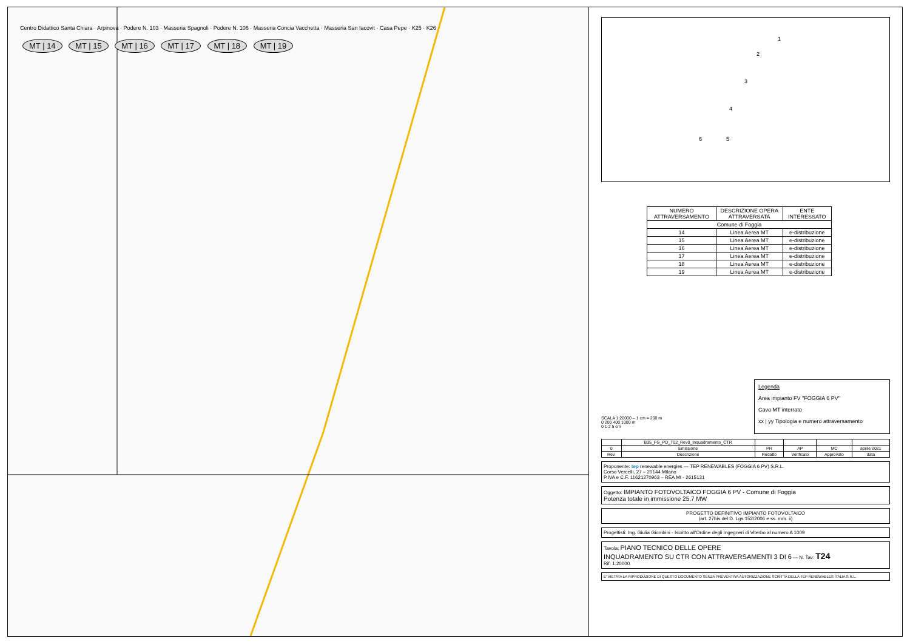Centro Didattico Santa Chiara · Arpinova · Podere N. 103 · Masseria Spagnoli · Podere N. 106 · Masseria Concia Vacchetta · Masseria San Iacovit · Casa Pepe · K25 · K26
MT | 14 MT | 15 MT | 16 MT | 17 MT | 18 MT | 19
1
2
3
4
5 6
| NUMERO ATTRAVERSAMENTO | DESCRIZIONE OPERA ATTRAVERSATA | ENTE INTERESSATO |
| --- | --- | --- |
| Comune di Foggia | | |
| 14 | Linea Aerea MT | e-distribuzione |
| 15 | Linea Aerea MT | e-distribuzione |
| 16 | Linea Aerea MT | e-distribuzione |
| 17 | Linea Aerea MT | e-distribuzione |
| 18 | Linea Aerea MT | e-distribuzione |
| 19 | Linea Aerea MT | e-distribuzione |
SCALA 1:20000 – 1 cm = 200 m
0 200 400 1000 m
0 1 2 5 cm
Legenda
Area impianto FV "FOGGIA 6 PV"
Cavo MT interrato
xx | yy Tipologia e numero attraversamento
| | B35_FG_PD_T02_Rev0_Inquadramento_CTR | | | | |
| 0 | Emissione | PR | AP | MC | aprile 2021 |
| Rev. | Descrizione | Redatto | Verificato | Approvato | data |
Proponente: tep renewable energies — TEP RENEWABLES (FOGGIA 6 PV) S.R.L.
Corso Vercelli, 27 – 20144 Milano
P.IVA e C.F. 11621270963 – REA MI - 2615131
Oggetto: IMPIANTO FOTOVOLTAICO FOGGIA 6 PV - Comune di Foggia
Potenza totale in immissione 25,7 MW
PROGETTO DEFINITIVO IMPIANTO FOTOVOLTAICO
(art. 27bis del D. Lgs 152/2006 e ss. mm. ii)
Progettisti: Ing. Giulia Giombini - Iscritto all'Ordine degli Ingegneri di Viterbo al numero A 1009
Tavola: PIANO TECNICO DELLE OPERE
INQUADRAMENTO SU CTR CON ATTRAVERSAMENTI 3 DI 6 — N. Tav: T24
Rif: 1:20000
E' VIETATA LA RIPRODUZIONE DI QUESTO DOCUMENTO SENZA PREVENTIVA AUTORIZZAZIONE SCRITTA DELLA TEP RENEWABLES ITALIA S.R.L.